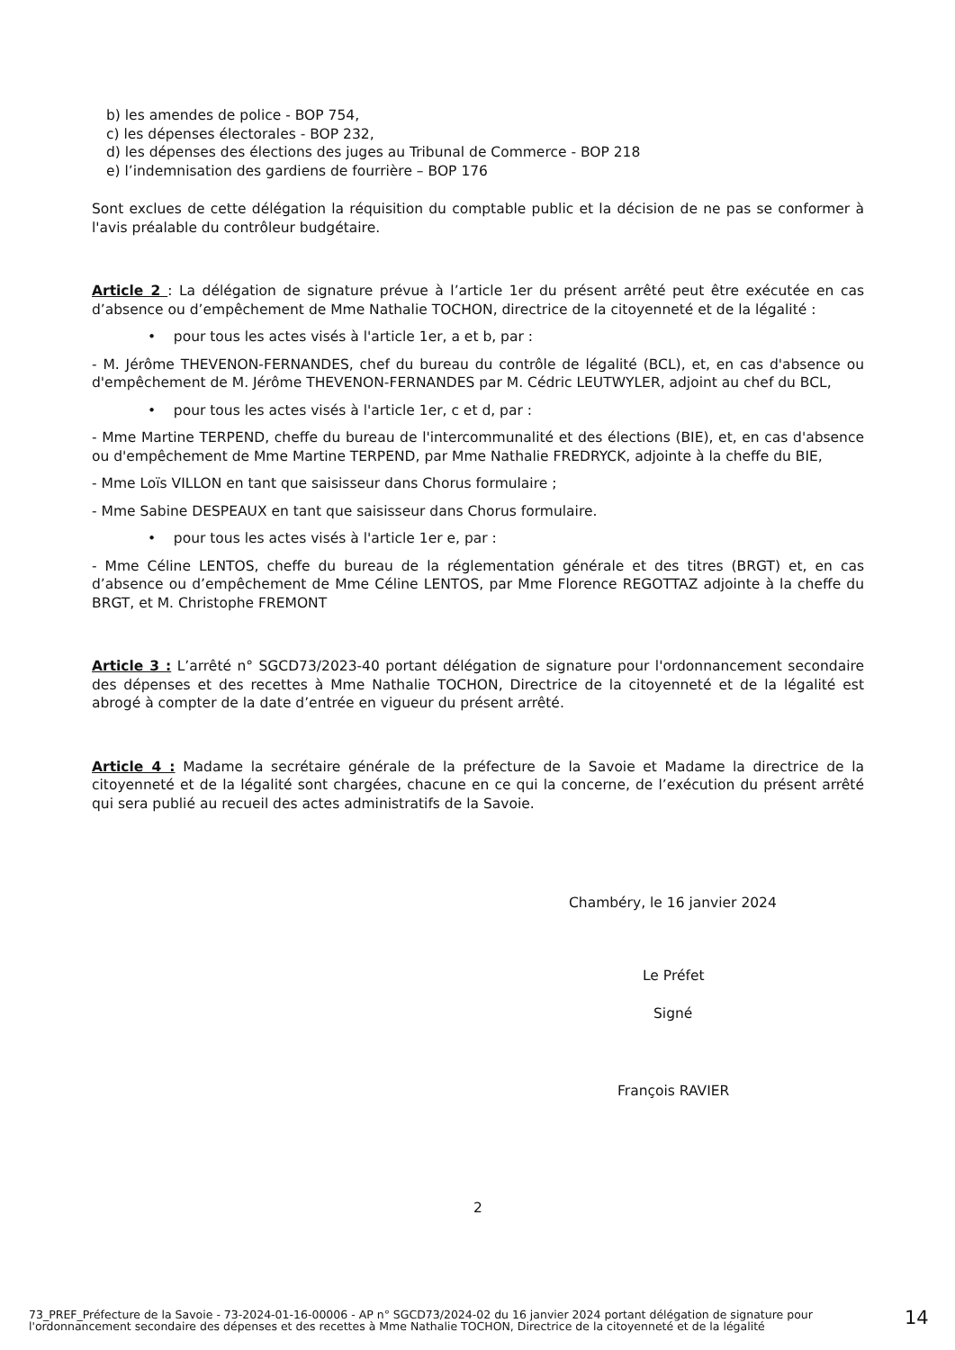b) les amendes de police - BOP 754,
c) les dépenses électorales - BOP 232,
d) les dépenses des élections des juges au Tribunal de Commerce - BOP 218
e) l’indemnisation des gardiens de fourrière – BOP 176
Sont exclues de cette délégation la réquisition du comptable public et la décision de ne pas se conformer à l'avis préalable du contrôleur budgétaire.
Article 2 : La délégation de signature prévue à l’article 1er du présent arrêté peut être exécutée en cas d’absence ou d’empêchement de Mme Nathalie TOCHON, directrice de la citoyenneté et de la légalité :
• pour tous les actes visés à l'article 1er, a et b, par :
- M. Jérôme THEVENON-FERNANDES, chef du bureau du contrôle de légalité (BCL), et, en cas d'absence ou d'empêchement de M. Jérôme THEVENON-FERNANDES par M. Cédric LEUTWYLER, adjoint au chef du BCL,
• pour tous les actes visés à l'article 1er, c et d, par :
- Mme Martine TERPEND, cheffe du bureau de l'intercommunalité et des élections (BIE), et, en cas d'absence ou d'empêchement de Mme Martine TERPEND, par Mme Nathalie FREDRYCK, adjointe à la cheffe du BIE,
- Mme Loïs VILLON en tant que saisisseur dans Chorus formulaire ;
- Mme Sabine DESPEAUX en tant que saisisseur dans Chorus formulaire.
• pour tous les actes visés à l'article 1er e, par :
- Mme Céline LENTOS, cheffe du bureau de la réglementation générale et des titres (BRGT) et, en cas d’absence ou d’empêchement de Mme Céline LENTOS, par Mme Florence REGOTTAZ adjointe à la cheffe du BRGT, et M. Christophe FREMONT
Article 3 : L’arrêté n° SGCD73/2023-40 portant délégation de signature pour l'ordonnancement secondaire des dépenses et des recettes à Mme Nathalie TOCHON, Directrice de la citoyenneté et de la légalité est abrogé à compter de la date d’entrée en vigueur du présent arrêté.
Article 4 : Madame la secrétaire générale de la préfecture de la Savoie et Madame la directrice de la citoyenneté et de la légalité sont chargées, chacune en ce qui la concerne, de l’exécution du présent arrêté qui sera publié au recueil des actes administratifs de la Savoie.
Chambéry, le 16 janvier 2024
Le Préfet
Signé
François RAVIER
2
73_PREF_Préfecture de la Savoie - 73-2024-01-16-00006 - AP n° SGCD73/2024-02 du 16 janvier 2024 portant délégation de signature pour l'ordonnancement secondaire des dépenses et des recettes à Mme Nathalie TOCHON, Directrice de la citoyenneté et de la légalité
14